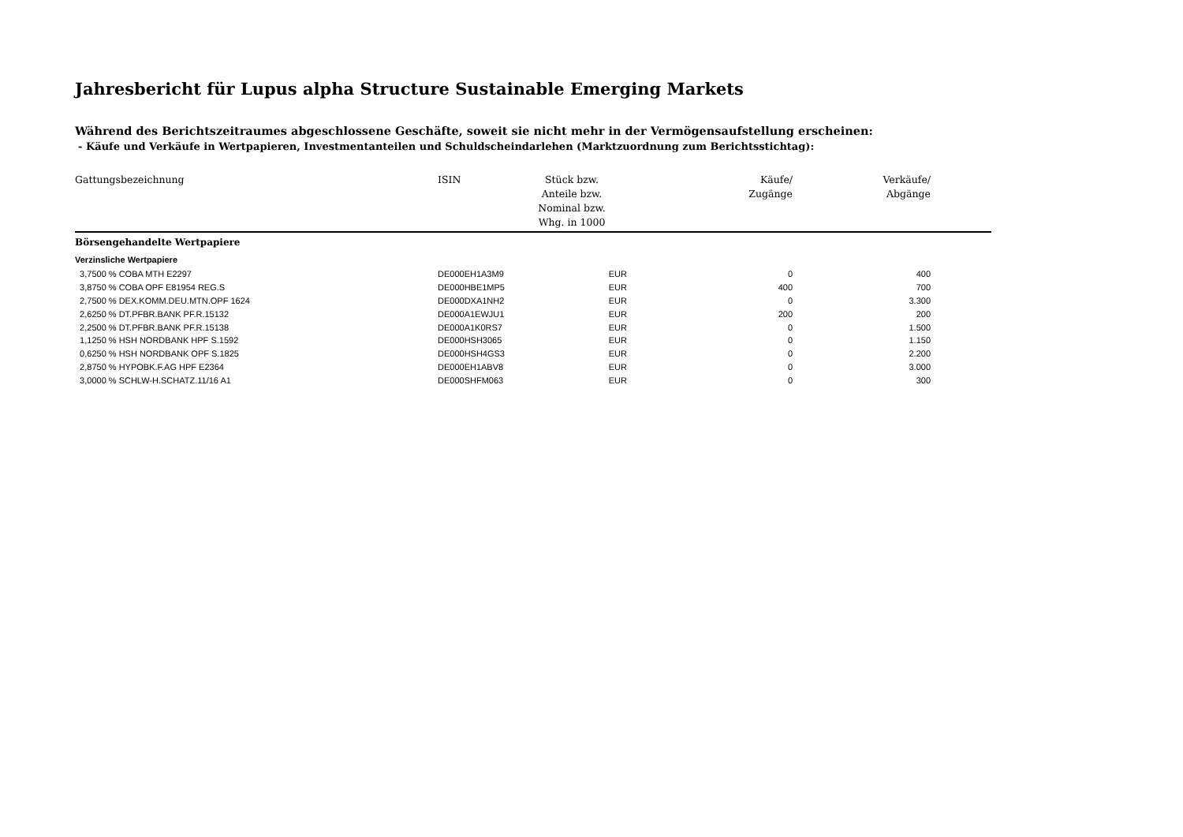Jahresbericht für Lupus alpha Structure Sustainable Emerging Markets
Während des Berichtszeitraumes abgeschlossene Geschäfte, soweit sie nicht mehr in der Vermögensaufstellung erscheinen:
- Käufe und Verkäufe in Wertpapieren, Investmentanteilen und Schuldscheindarlehen (Marktzuordnung zum Berichtsstichtag):
| Gattungsbezeichnung | ISIN | Stück bzw. Anteile bzw. Nominal bzw. Whg. in 1000 | Käufe/ Zugänge | Verkäufe/ Abgänge | |
| --- | --- | --- | --- | --- | --- |
| Börsengehandelte Wertpapiere | | | | | |
| Verzinsliche Wertpapiere | | | | | |
| 3,7500 % COBA MTH E2297 | DE000EH1A3M9 | EUR | 0 | 400 | |
| 3,8750 % COBA OPF E81954 REG.S | DE000HBE1MP5 | EUR | 400 | 700 | |
| 2,7500 % DEX.KOMM.DEU.MTN.OPF 1624 | DE000DXA1NH2 | EUR | 0 | 3.300 | |
| 2,6250 % DT.PFBR.BANK PF.R.15132 | DE000A1EWJU1 | EUR | 200 | 200 | |
| 2,2500 % DT.PFBR.BANK PF.R.15138 | DE000A1K0RS7 | EUR | 0 | 1.500 | |
| 1,1250 % HSH NORDBANK HPF S.1592 | DE000HSH3065 | EUR | 0 | 1.150 | |
| 0,6250 % HSH NORDBANK OPF S.1825 | DE000HSH4GS3 | EUR | 0 | 2.200 | |
| 2,8750 % HYPOBK.F.AG HPF E2364 | DE000EH1ABV8 | EUR | 0 | 3.000 | |
| 3,0000 % SCHLW-H.SCHATZ.11/16 A1 | DE000SHFM063 | EUR | 0 | 300 | |